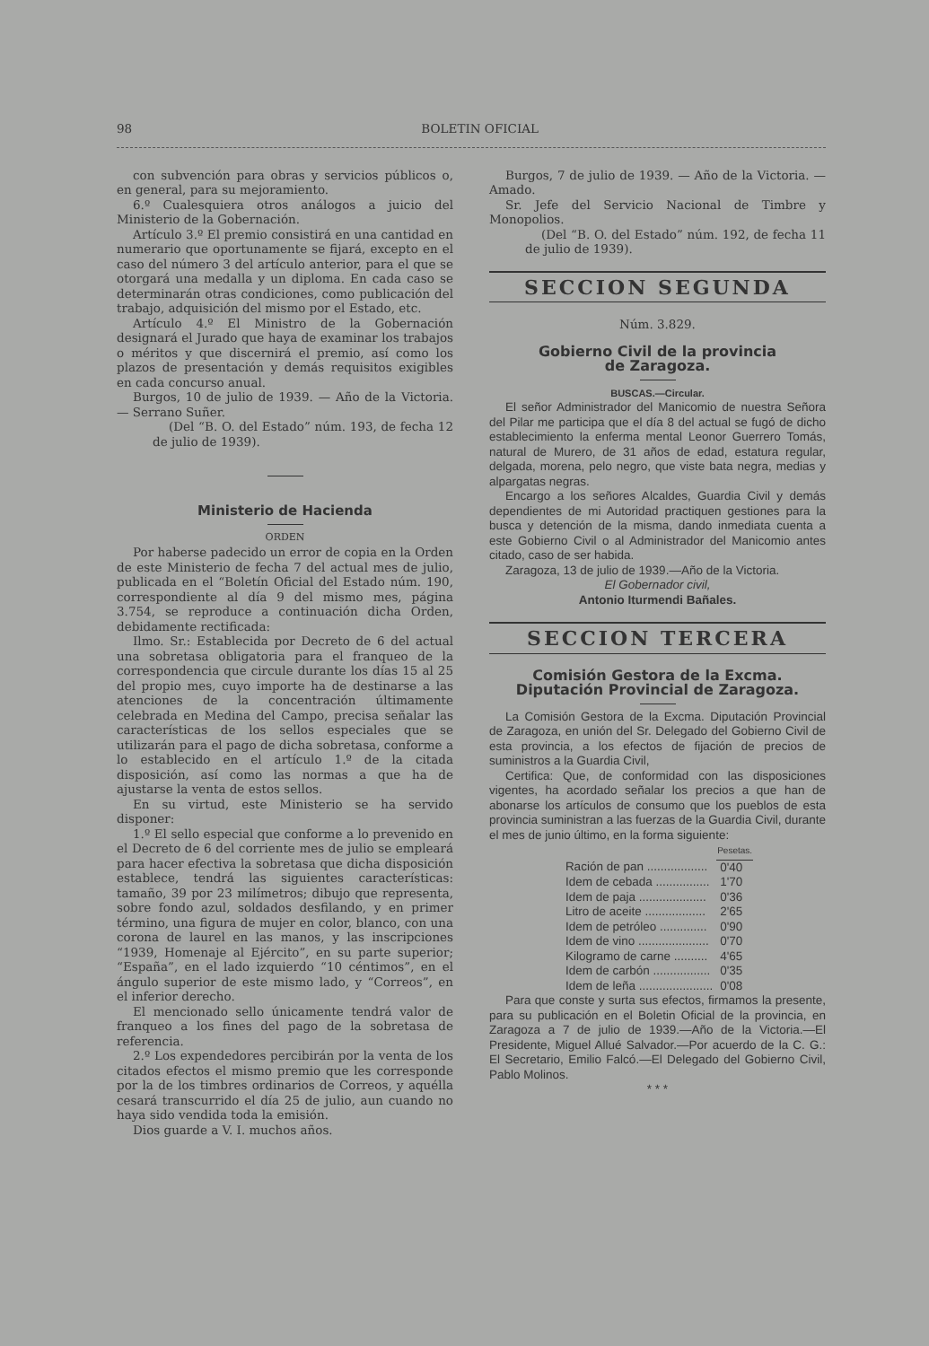98 BOLETIN OFICIAL
con subvención para obras y servicios públicos o, en general, para su mejoramiento.
6.º Cualesquiera otros análogos a juicio del Ministerio de la Gobernación.
Artículo 3.º El premio consistirá en una cantidad en numerario que oportunamente se fijará, excepto en el caso del número 3 del artículo anterior, para el que se otorgará una medalla y un diploma. En cada caso se determinarán otras condiciones, como publicación del trabajo, adquisición del mismo por el Estado, etc.
Artículo 4.º El Ministro de la Gobernación designará el Jurado que haya de examinar los trabajos o méritos y que discernirá el premio, así como los plazos de presentación y demás requisitos exigibles en cada concurso anual.
Burgos, 10 de julio de 1939. — Año de la Victoria. — Serrano Suñer.
(Del “B. O. del Estado” núm. 193, de fecha 12 de julio de 1939).
Ministerio de Hacienda
ORDEN
Por haberse padecido un error de copia en la Orden de este Ministerio de fecha 7 del actual mes de julio, publicada en el “Boletín Oficial del Estado núm. 190, correspondiente al día 9 del mismo mes, página 3.754, se reproduce a continuación dicha Orden, debidamente rectificada:
Ilmo. Sr.: Establecida por Decreto de 6 del actual una sobretasa obligatoria para el franqueo de la correspondencia que circule durante los días 15 al 25 del propio mes, cuyo importe ha de destinarse a las atenciones de la concentración últimamente celebrada en Medina del Campo, precisa señalar las características de los sellos especiales que se utilizarán para el pago de dicha sobretasa, conforme a lo establecido en el artículo 1.º de la citada disposición, así como las normas a que ha de ajustarse la venta de estos sellos.
En su virtud, este Ministerio se ha servido disponer:
1.º El sello especial que conforme a lo prevenido en el Decreto de 6 del corriente mes de julio se empleará para hacer efectiva la sobretasa que dicha disposición establece, tendrá las siguientes características: tamaño, 39 por 23 milímetros; dibujo que representa, sobre fondo azul, soldados desfilando, y en primer término, una figura de mujer en color, blanco, con una corona de laurel en las manos, y las inscripciones “1939, Homenaje al Ejército”, en su parte superior; “España”, en el lado izquierdo “10 céntimos”, en el ángulo superior de este mismo lado, y “Correos”, en el inferior derecho.
El mencionado sello únicamente tendrá valor de franqueo a los fines del pago de la sobretasa de referencia.
2.º Los expendedores percibirán por la venta de los citados efectos el mismo premio que les corresponde por la de los timbres ordinarios de Correos, y aquélla cesará transcurrido el día 25 de julio, aun cuando no haya sido vendida toda la emisión.
Dios guarde a V. I. muchos años.
Burgos, 7 de julio de 1939. — Año de la Victoria. — Amado.
Sr. Jefe del Servicio Nacional de Timbre y Monopolios.
(Del “B. O. del Estado” núm. 192, de fecha 11 de julio de 1939).
SECCION SEGUNDA
Núm. 3.829.
Gobierno Civil de la provincia
de Zaragoza.
BUSCAS.—Circular.
El señor Administrador del Manicomio de nuestra Señora del Pilar me participa que el día 8 del actual se fugó de dicho establecimiento la enferma mental Leonor Guerrero Tomás, natural de Murero, de 31 años de edad, estatura regular, delgada, morena, pelo negro, que viste bata negra, medias y alpargatas negras.
Encargo a los señores Alcaldes, Guardia Civil y demás dependientes de mi Autoridad practiquen gestiones para la busca y detención de la misma, dando inmediata cuenta a este Gobierno Civil o al Administrador del Manicomio antes citado, caso de ser habida.
Zaragoza, 13 de julio de 1939.—Año de la Victoria.
El Gobernador civil,
Antonio Iturmendi Bañales.
SECCION TERCERA
Comisión Gestora de la Excma. Diputación Provincial de Zaragoza.
La Comisión Gestora de la Excma. Diputación Provincial de Zaragoza, en unión del Sr. Delegado del Gobierno Civil de esta provincia, a los efectos de fijación de precios de suministros a la Guardia Civil,
Certifica: Que, de conformidad con las disposiciones vigentes, ha acordado señalar los precios a que han de abonarse los artículos de consumo que los pueblos de esta provincia suministran a las fuerzas de la Guardia Civil, durante el mes de junio último, en la forma siguiente:
| | Pesetas. |
| --- | --- |
| Ración de pan .................. | 0'40 |
| Idem de cebada ................ | 1'70 |
| Idem de paja .................... | 0'36 |
| Litro de aceite .................. | 2'65 |
| Idem de petróleo .............. | 0'90 |
| Idem de vino ..................... | 0'70 |
| Kilogramo de carne .......... | 4'65 |
| Idem de carbón ................. | 0'35 |
| Idem de leña ...................... | 0'08 |
Para que conste y surta sus efectos, firmamos la presente, para su publicación en el Boletin Oficial de la provincia, en Zaragoza a 7 de julio de 1939.—Año de la Victoria.—El Presidente, Miguel Allué Salvador.—Por acuerdo de la C. G.: El Secretario, Emilio Falcó.—El Delegado del Gobierno Civil, Pablo Molinos.
* * *